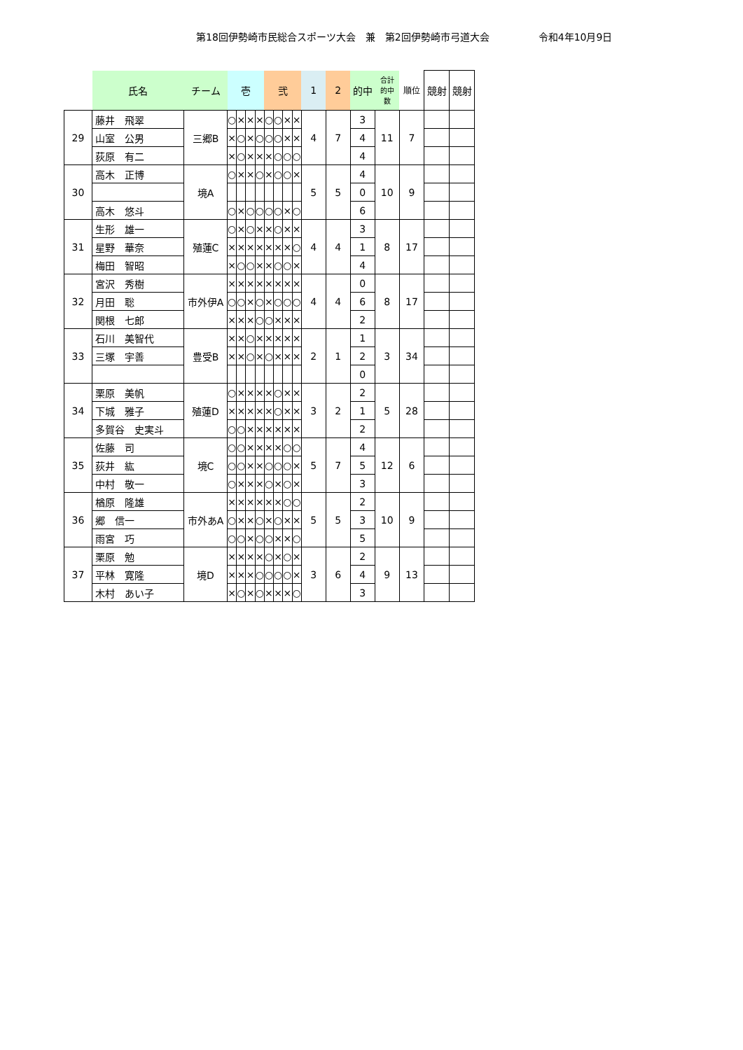第18回伊勢崎市民総合スポーツ大会　兼　第2回伊勢崎市弓道大会 令和4年10月9日
| | 氏名 | チーム | 壱 | | | | 弐 | | | | 1 | 2 | 的中 | 合計 的中 数 | 順位 | 競射 | 競射 |
| --- | --- | --- | --- | --- | --- | --- | --- | --- | --- | --- | --- | --- | --- | --- | --- | --- | --- |
| 29 | 藤井 飛翠 | 三郷B | ○ | × | × | × | ○ | ○ | × | × | 4 | 7 | 3 | 11 | 7 | | |
| | 山室 公男 | | × | ○ | × | ○ | ○ | ○ | × | × | | | 4 | | | | |
| | 荻原 有二 | | × | ○ | × | × | × | ○ | ○ | ○ | | | 4 | | | | |
| 30 | 高木 正博 | 境A | ○ | × | × | ○ | × | ○ | ○ | × | 5 | 5 | 4 | 10 | 9 | | |
| | | | | | | | | | | | | | 0 | | | | |
| | 高木 悠斗 | | ○ | × | ○ | ○ | ○ | ○ | × | ○ | | | 6 | | | | |
| 31 | 生形 雄一 | 殖蓮C | ○ | × | ○ | × | × | ○ | × | × | 4 | 4 | 3 | 8 | 17 | | |
| | 星野 華奈 | | × | × | × | × | × | × | × | ○ | | | 1 | | | | |
| | 梅田 智昭 | | × | ○ | ○ | × | × | ○ | ○ | × | | | 4 | | | | |
| 32 | 宮沢 秀樹 | 市外伊A | × | × | × | × | × | × | × | × | 4 | 4 | 0 | 8 | 17 | | |
| | 月田 聡 | | ○ | ○ | × | ○ | × | ○ | ○ | ○ | | | 6 | | | | |
| | 関根 七郎 | | × | × | × | ○ | ○ | × | × | × | | | 2 | | | | |
| 33 | 石川 美智代 | 豊受B | × | × | ○ | × | × | × | × | × | 2 | 1 | 1 | 3 | 34 | | |
| | 三塚 宇善 | | × | × | ○ | × | ○ | × | × | × | | | 2 | | | | |
| | | | | | | | | | | | | | 0 | | | | |
| 34 | 栗原 美帆 | 殖蓮D | ○ | × | × | × | × | ○ | × | × | 3 | 2 | 2 | 5 | 28 | | |
| | 下城 雅子 | | × | × | × | × | × | ○ | × | × | | | 1 | | | | |
| | 多賀谷 史実斗 | | ○ | ○ | × | × | × | × | × | × | | | 2 | | | | |
| 35 | 佐藤 司 | 境C | ○ | ○ | × | × | × | × | ○ | ○ | 5 | 7 | 4 | 12 | 6 | | |
| | 荻井 紘 | | ○ | ○ | × | × | ○ | ○ | ○ | × | | | 5 | | | | |
| | 中村 敬一 | | ○ | × | × | × | ○ | × | ○ | × | | | 3 | | | | |
| 36 | 楢原 隆雄 | 市外あA | × | × | × | × | × | × | ○ | ○ | 5 | 5 | 2 | 10 | 9 | | |
| | 郷 信一 | | ○ | × | × | ○ | × | ○ | × | × | | | 3 | | | | |
| | 雨宮 巧 | | ○ | ○ | × | ○ | ○ | × | × | ○ | | | 5 | | | | |
| 37 | 栗原 勉 | 境D | × | × | × | × | ○ | × | ○ | × | 3 | 6 | 2 | 9 | 13 | | |
| | 平林 寛隆 | | × | × | × | ○ | ○ | ○ | ○ | × | | | 4 | | | | |
| | 木村 あい子 | | × | ○ | × | ○ | × | × | × | ○ | | | 3 | | | | |